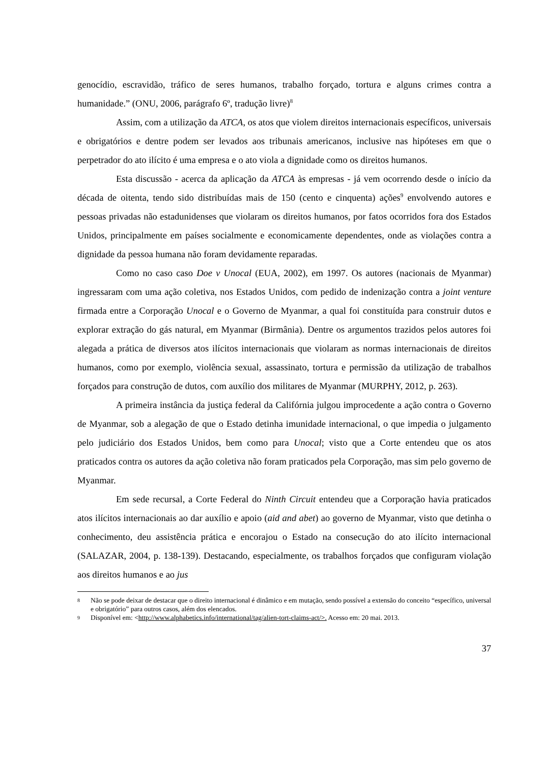genocídio, escravidão, tráfico de seres humanos, trabalho forçado, tortura e alguns crimes contra a humanidade.” (ONU, 2006, parágrafo 6º, tradução livre)<sup>8</sup>
Assim, com a utilização da ATCA, os atos que violem direitos internacionais específicos, universais e obrigatórios e dentre podem ser levados aos tribunais americanos, inclusive nas hipóteses em que o perpetrador do ato ilícito é uma empresa e o ato viola a dignidade como os direitos humanos.
Esta discussão - acerca da aplicação da ATCA às empresas - já vem ocorrendo desde o início da década de oitenta, tendo sido distribuídas mais de 150 (cento e cinquenta) ações<sup>9</sup> envolvendo autores e pessoas privadas não estadunidenses que violaram os direitos humanos, por fatos ocorridos fora dos Estados Unidos, principalmente em países socialmente e economicamente dependentes, onde as violações contra a dignidade da pessoa humana não foram devidamente reparadas.
Como no caso caso Doe v Unocal (EUA, 2002), em 1997. Os autores (nacionais de Myanmar) ingressaram com uma ação coletiva, nos Estados Unidos, com pedido de indenização contra a joint venture firmada entre a Corporação Unocal e o Governo de Myanmar, a qual foi constituída para construir dutos e explorar extração do gás natural, em Myanmar (Birmânia). Dentre os argumentos trazidos pelos autores foi alegada a prática de diversos atos ilícitos internacionais que violaram as normas internacionais de direitos humanos, como por exemplo, violência sexual, assassinato, tortura e permissão da utilização de trabalhos forçados para construção de dutos, com auxílio dos militares de Myanmar (MURPHY, 2012, p. 263).
A primeira instância da justiça federal da Califórnia julgou improcedente a ação contra o Governo de Myanmar, sob a alegação de que o Estado detinha imunidade internacional, o que impedia o julgamento pelo judiciário dos Estados Unidos, bem como para Unocal; visto que a Corte entendeu que os atos praticados contra os autores da ação coletiva não foram praticados pela Corporação, mas sim pelo governo de Myanmar.
Em sede recursal, a Corte Federal do Ninth Circuit entendeu que a Corporação havia praticados atos ilícitos internacionais ao dar auxílio e apoio (aid and abet) ao governo de Myanmar, visto que detinha o conhecimento, deu assistência prática e encorajou o Estado na consecução do ato ilícito internacional (SALAZAR, 2004, p. 138-139). Destacando, especialmente, os trabalhos forçados que configuram violação aos direitos humanos e ao jus
8 Não se pode deixar de destacar que o direito internacional é dinâmico e em mutação, sendo possível a extensão do conceito “específico, universal e obrigatório” para outros casos, além dos elencados.
9 Disponível em: <http://www.alphabetics.info/international/tag/alien-tort-claims-act/>. Acesso em: 20 mai. 2013.
37